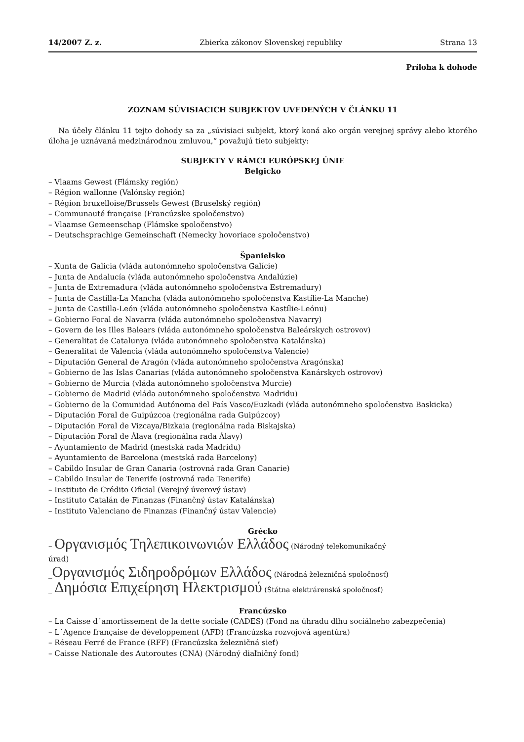14/2007 Z. z. Zbierka zákonov Slovenskej republiky Strana 13
Príloha k dohode
ZOZNAM SÚVISIACICH SUBJEKTOV UVEDENÝCH V ČLÁNKU 11
Na účely článku 11 tejto dohody sa za „súvisiaci subjekt, ktorý koná ako orgán verejnej správy alebo ktorého úloha je uznávaná medzinárodnou zmluvou,“ považujú tieto subjekty:
SUBJEKTY V RÁMCI EURÓPSKEJ ÚNIE
Belgicko
– Vlaams Gewest (Flámsky región)
– Région wallonne (Valónsky región)
– Région bruxelloise/Brussels Gewest (Bruselský región)
– Communauté française (Francúzske spoločenstvo)
– Vlaamse Gemeenschap (Flámske spoločenstvo)
– Deutschsprachige Gemeinschaft (Nemecky hovoriace spoločenstvo)
Španielsko
– Xunta de Galicia (vláda autonómneho spoločenstva Galície)
– Junta de Andalucía (vláda autonómneho spoločenstva Andalúzie)
– Junta de Extremadura (vláda autonómneho spoločenstva Estremadury)
– Junta de Castilla-La Mancha (vláda autonómneho spoločenstva Kastílie-La Manche)
– Junta de Castilla-León (vláda autonómneho spoločenstva Kastílie-Leónu)
– Gobierno Foral de Navarra (vláda autonómneho spoločenstva Navarry)
– Govern de les Illes Balears (vláda autonómneho spoločenstva Baleárskych ostrovov)
– Generalitat de Catalunya (vláda autonómneho spoločenstva Katalánska)
– Generalitat de Valencia (vláda autonómneho spoločenstva Valencie)
– Diputación General de Aragón (vláda autonómneho spoločenstva Aragónska)
– Gobierno de las Islas Canarias (vláda autonómneho spoločenstva Kanárskych ostrovov)
– Gobierno de Murcia (vláda autonómneho spoločenstva Murcie)
– Gobierno de Madrid (vláda autonómneho spoločenstva Madridu)
– Gobierno de la Comunidad Autónoma del País Vasco/Euzkadi (vláda autonómneho spoločenstva Baskicka)
– Diputación Foral de Guipúzcoa (regionálna rada Guipúzcoy)
– Diputación Foral de Vizcaya/Bizkaia (regionálna rada Biskajska)
– Diputación Foral de Álava (regionálna rada Álavy)
– Ayuntamiento de Madrid (mestská rada Madridu)
– Ayuntamiento de Barcelona (mestská rada Barcelony)
– Cabildo Insular de Gran Canaria (ostrovná rada Gran Canarie)
– Cabildo Insular de Tenerife (ostrovná rada Tenerife)
– Instituto de Crédito Oficial (Verejný úverový ústav)
– Instituto Catalán de Finanzas (Finančný ústav Katalánska)
– Instituto Valenciano de Finanzas (Finančný ústav Valencie)
Grécko
– Οργανισμός Τηλεπικοινωνιών Ελλάδος (Národný telekomunikačný
úrad)
_Οργανισμός Σιδηροδρόμων Ελλάδος (Národná železničná spoločnosť)
_ Δημόσια Επιχείρηση Ηλεκτρισμού (Štátna elektrárenská spoločnosť)
Francúzsko
– La Caisse d´amortissement de la dette sociale (CADES) (Fond na úhradu dlhu sociálneho zabezpečenia)
– L´Agence française de développement (AFD) (Francúzska rozvojová agentúra)
– Réseau Ferré de France (RFF) (Francúzska železničná sieť)
– Caisse Nationale des Autoroutes (CNA) (Národný diaľničný fond)